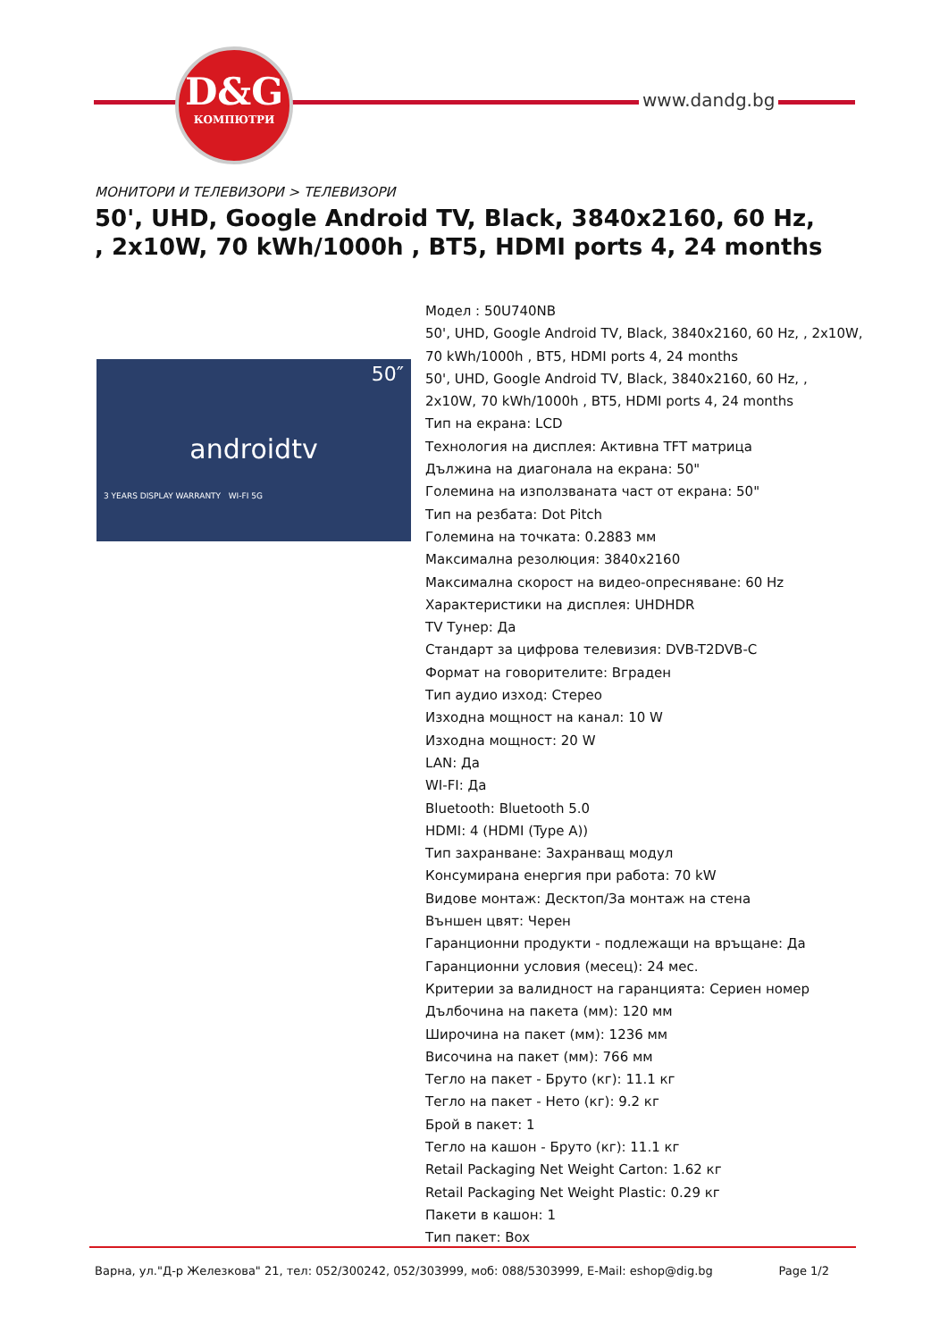D&G
КОМПЮТРИ
www.dandg.bg
МОНИТОРИ И ТЕЛЕВИЗОРИ > ТЕЛЕВИЗОРИ
50', UHD, Google Android TV, Black, 3840x2160, 60 Hz, , 2x10W, 70 kWh/1000h , BT5, HDMI ports 4, 24 months
50″
androidtv
3 YEARS DISPLAY WARRANTY WI-FI 5G
Модел : 50U740NB
50', UHD, Google Android TV, Black, 3840x2160, 60 Hz, , 2x10W, 70 kWh/1000h , BT5, HDMI ports 4, 24 months
50', UHD, Google Android TV, Black, 3840x2160, 60 Hz, ,
2x10W, 70 kWh/1000h , BT5, HDMI ports 4, 24 months
Тип на екрана: LCD
Технология на дисплея: Активна TFT матрица
Дължина на диагонала на екрана: 50"
Големина на използваната част от екрана: 50"
Тип на резбата: Dot Pitch
Големина на точката: 0.2883 мм
Максимална резолюция: 3840x2160
Максимална скорост на видео-опресняване: 60 Hz
Характеристики на дисплея: UHDHDR
TV Тунер: Да
Стандарт за цифрова телевизия: DVB-T2DVB-C
Формат на говорителите: Вграден
Тип аудио изход: Стерео
Изходна мощност на канал: 10 W
Изходна мощност: 20 W
LAN: Да
WI-FI: Да
Bluetooth: Bluetooth 5.0
HDMI: 4 (HDMI (Type A))
Тип захранване: Захранващ модул
Консумирана енергия при работа: 70 kW
Видове монтаж: Десктоп/За монтаж на стена
Външен цвят: Черен
Гаранционни продукти - подлежащи на връщане: Да
Гаранционни условия (месец): 24 мес.
Критерии за валидност на гаранцията: Сериен номер
Дълбочина на пакета (мм): 120 мм
Широчина на пакет (мм): 1236 мм
Височина на пакет (мм): 766 мм
Тегло на пакет - Бруто (кг): 11.1 кг
Тегло на пакет - Нето (кг): 9.2 кг
Брой в пакет: 1
Тегло на кашон - Бруто (кг): 11.1 кг
Retail Packaging Net Weight Carton: 1.62 кг
Retail Packaging Net Weight Plastic: 0.29 кг
Пакети в кашон: 1
Тип пакет: Box
Варна, ул."Д-р Железкова" 21, тел: 052/300242, 052/303999, моб: 088/5303999, E-Mail: eshop@dig.bg Page 1/2